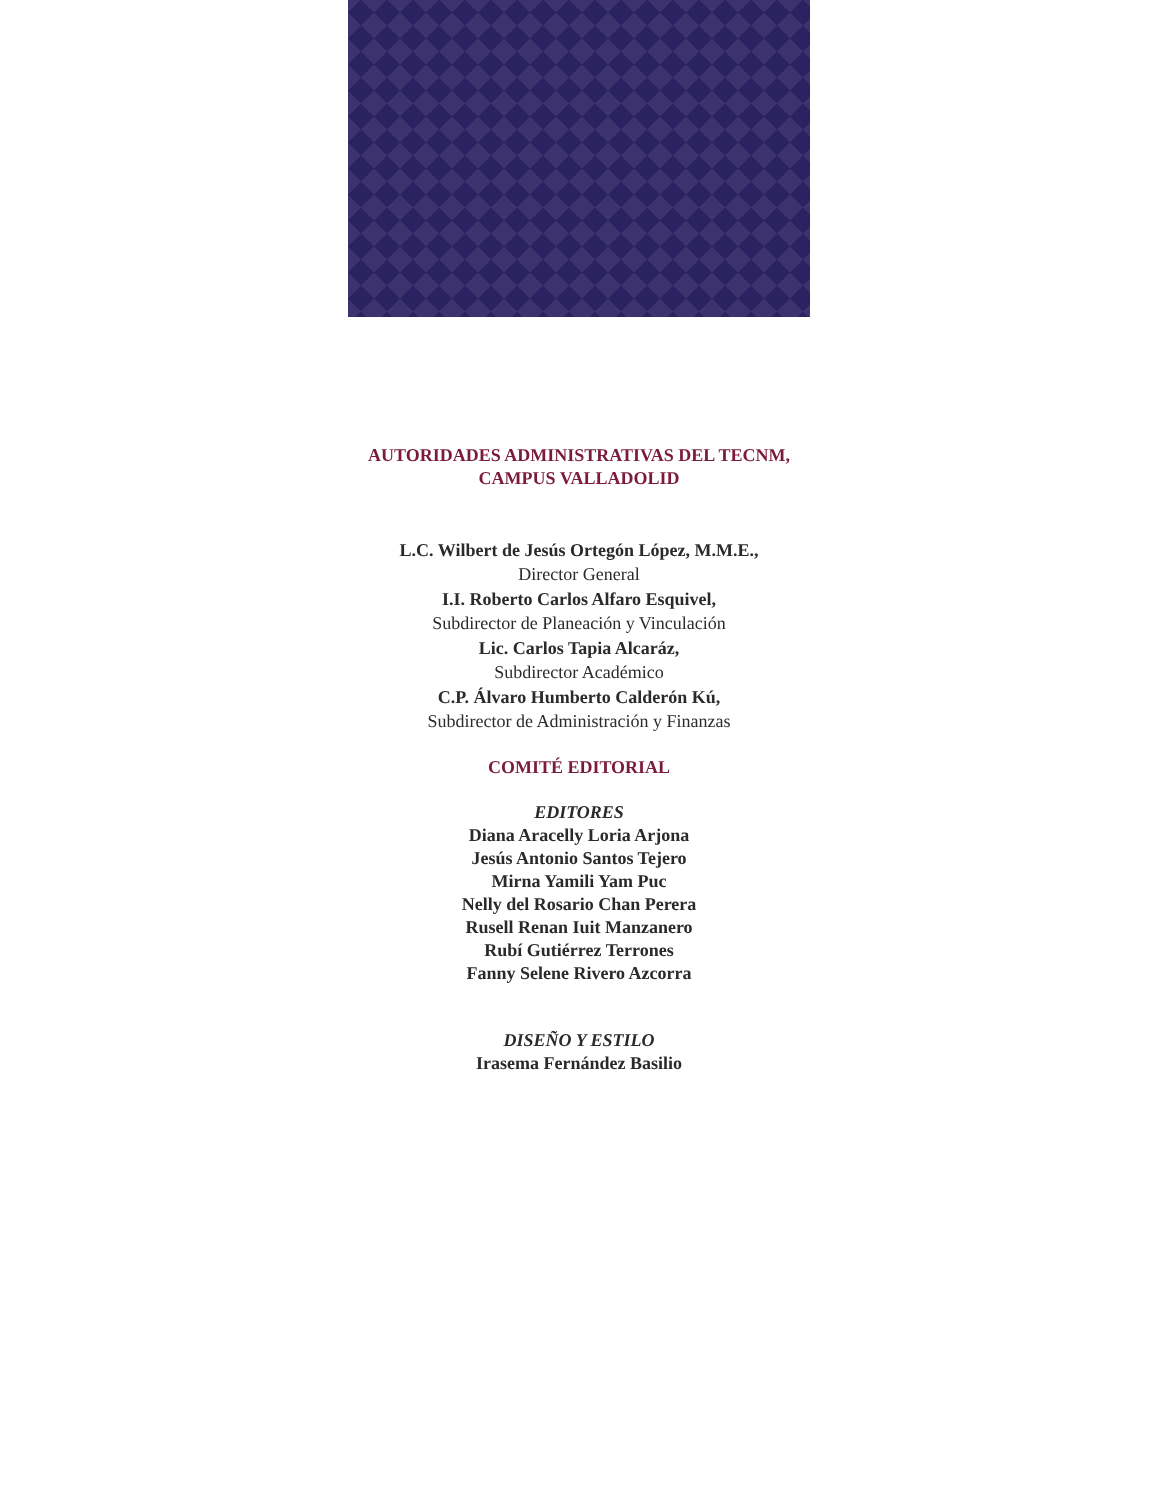AUTORIDADES ADMINISTRATIVAS DEL TECNM,
CAMPUS VALLADOLID
L.C. Wilbert de Jesús Ortegón López, M.M.E.,
Director General
I.I. Roberto Carlos Alfaro Esquivel,
Subdirector de Planeación y Vinculación
Lic. Carlos Tapia Alcaráz,
Subdirector Académico
C.P. Álvaro Humberto Calderón Kú,
Subdirector de Administración y Finanzas
COMITÉ EDITORIAL
EDITORES
Diana Aracelly Loria Arjona
Jesús Antonio Santos Tejero
Mirna Yamili Yam Puc
Nelly del Rosario Chan Perera
Rusell Renan Iuit Manzanero
Rubí Gutiérrez Terrones
Fanny Selene Rivero Azcorra
DISEÑO Y ESTILO
Irasema Fernández Basilio